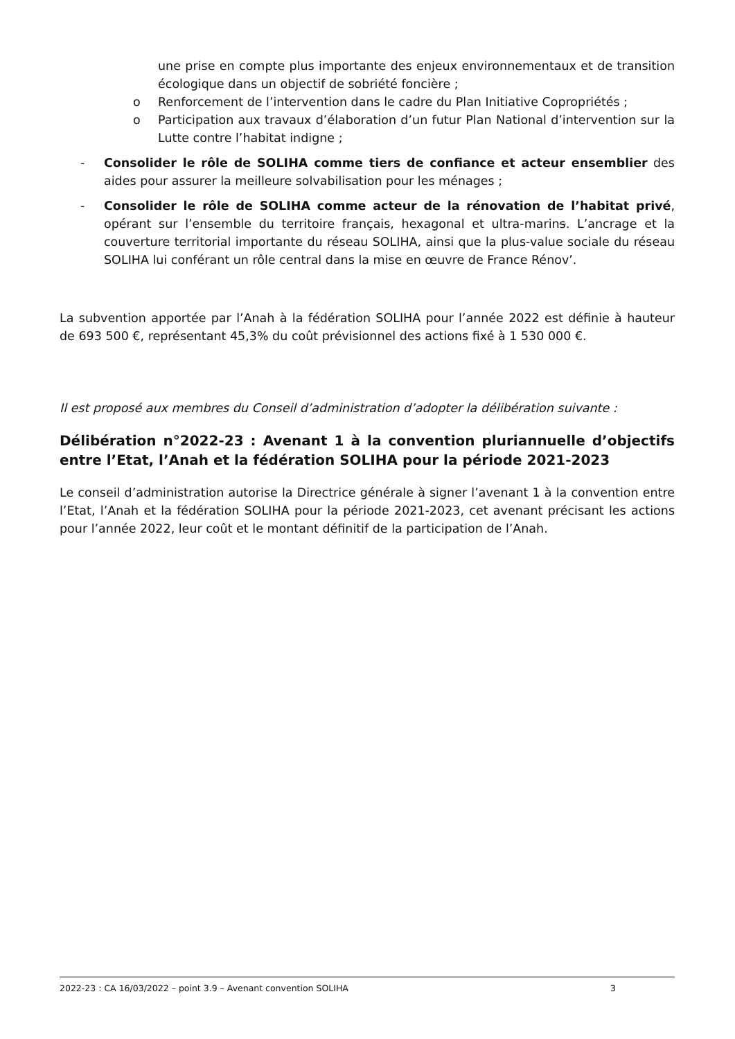une prise en compte plus importante des enjeux environnementaux et de transition écologique dans un objectif de sobriété foncière ;
o Renforcement de l’intervention dans le cadre du Plan Initiative Copropriétés ;
o Participation aux travaux d’élaboration d’un futur Plan National d’intervention sur la Lutte contre l’habitat indigne ;
- Consolider le rôle de SOLIHA comme tiers de confiance et acteur ensemblier des aides pour assurer la meilleure solvabilisation pour les ménages ;
- Consolider le rôle de SOLIHA comme acteur de la rénovation de l’habitat privé, opérant sur l’ensemble du territoire français, hexagonal et ultra-marins. L’ancrage et la couverture territorial importante du réseau SOLIHA, ainsi que la plus-value sociale du réseau SOLIHA lui conférant un rôle central dans la mise en œuvre de France Rénov’.
La subvention apportée par l’Anah à la fédération SOLIHA pour l’année 2022 est définie à hauteur de 693 500 €, représentant 45,3% du coût prévisionnel des actions fixé à 1 530 000 €.
Il est proposé aux membres du Conseil d’administration d’adopter la délibération suivante :
Délibération n°2022-23 : Avenant 1 à la convention pluriannuelle d’objectifs entre l’Etat, l’Anah et la fédération SOLIHA pour la période 2021-2023
Le conseil d’administration autorise la Directrice générale à signer l’avenant 1 à la convention entre l’Etat, l’Anah et la fédération SOLIHA pour la période 2021-2023, cet avenant précisant les actions pour l’année 2022, leur coût et le montant définitif de la participation de l’Anah.
2022-23 : CA 16/03/2022 – point 3.9 – Avenant convention SOLIHA 3